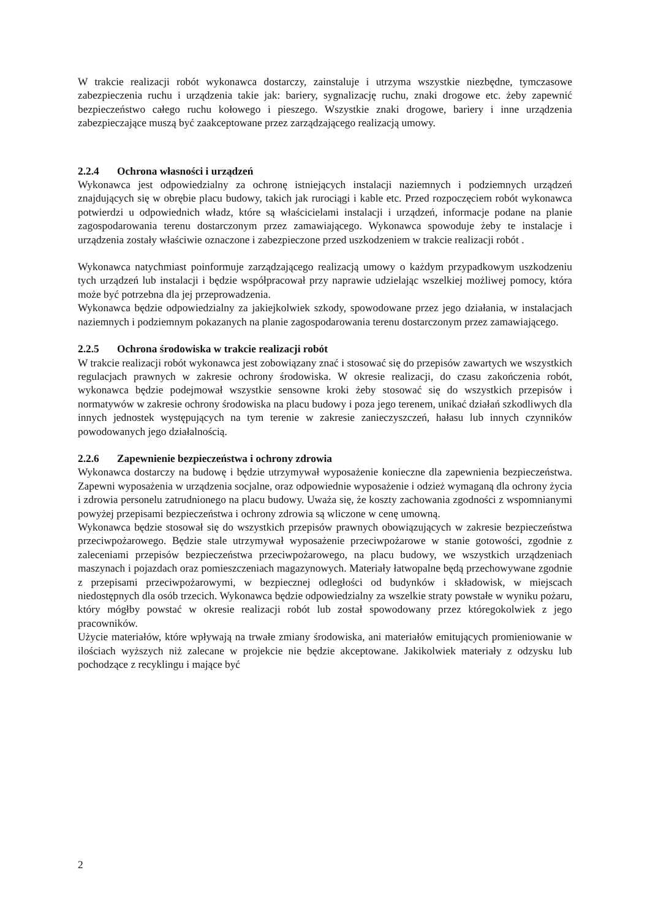W trakcie realizacji robót wykonawca dostarczy, zainstaluje i utrzyma wszystkie niezbędne, tymczasowe zabezpieczenia ruchu i urządzenia takie jak: bariery, sygnalizację ruchu, znaki drogowe etc. żeby zapewnić bezpieczeństwo całego ruchu kołowego i pieszego. Wszystkie znaki drogowe, bariery i inne urządzenia zabezpieczające muszą być zaakceptowane przez zarządzającego realizacją umowy.
2.2.4 Ochrona własności i urządzeń
Wykonawca jest odpowiedzialny za ochronę istniejących instalacji naziemnych i podziemnych urządzeń znajdujących się w obrębie placu budowy, takich jak rurociągi i kable etc. Przed rozpoczęciem robót wykonawca potwierdzi u odpowiednich władz, które są właścicielami instalacji i urządzeń, informacje podane na planie zagospodarowania terenu dostarczonym przez zamawiającego. Wykonawca spowoduje żeby te instalacje i urządzenia zostały właściwie oznaczone i zabezpieczone przed uszkodzeniem w trakcie realizacji robót .
Wykonawca natychmiast poinformuje zarządzającego realizacją umowy o każdym przypadkowym uszkodzeniu tych urządzeń lub instalacji i będzie współpracował przy naprawie udzielając wszelkiej możliwej pomocy, która może być potrzebna dla jej przeprowadzenia.
Wykonawca będzie odpowiedzialny za jakiejkolwiek szkody, spowodowane przez jego działania, w instalacjach naziemnych i podziemnym pokazanych na planie zagospodarowania terenu dostarczonym przez zamawiającego.
2.2.5 Ochrona środowiska w trakcie realizacji robót
W trakcie realizacji robót wykonawca jest zobowiązany znać i stosować się do przepisów zawartych we wszystkich regulacjach prawnych w zakresie ochrony środowiska. W okresie realizacji, do czasu zakończenia robót, wykonawca będzie podejmował wszystkie sensowne kroki żeby stosować się do wszystkich przepisów i normatywów w zakresie ochrony środowiska na placu budowy i poza jego terenem, unikać działań szkodliwych dla innych jednostek występujących na tym terenie w zakresie zanieczyszczeń, hałasu lub innych czynników powodowanych jego działalnością.
2.2.6 Zapewnienie bezpieczeństwa i ochrony zdrowia
Wykonawca dostarczy na budowę i będzie utrzymywał wyposażenie konieczne dla zapewnienia bezpieczeństwa. Zapewni wyposażenia w urządzenia socjalne, oraz odpowiednie wyposażenie i odzież wymaganą dla ochrony życia i zdrowia personelu zatrudnionego na placu budowy. Uważa się, że koszty zachowania zgodności z wspomnianymi powyżej przepisami bezpieczeństwa i ochrony zdrowia są wliczone w cenę umowną.
Wykonawca będzie stosował się do wszystkich przepisów prawnych obowiązujących w zakresie bezpieczeństwa przeciwpożarowego. Będzie stale utrzymywał wyposażenie przeciwpożarowe w stanie gotowości, zgodnie z zaleceniami przepisów bezpieczeństwa przeciwpożarowego, na placu budowy, we wszystkich urządzeniach maszynach i pojazdach oraz pomieszczeniach magazynowych. Materiały łatwopalne będą przechowywane zgodnie z przepisami przeciwpożarowymi, w bezpiecznej odległości od budynków i składowisk, w miejscach niedostępnych dla osób trzecich. Wykonawca będzie odpowiedzialny za wszelkie straty powstałe w wyniku pożaru, który mógłby powstać w okresie realizacji robót lub został spowodowany przez któregokolwiek z jego pracowników.
Użycie materiałów, które wpływają na trwałe zmiany środowiska, ani materiałów emitujących promieniowanie w ilościach wyższych niż zalecane w projekcie nie będzie akceptowane. Jakikolwiek materiały z odzysku lub pochodzące z recyklingu i mające być
2